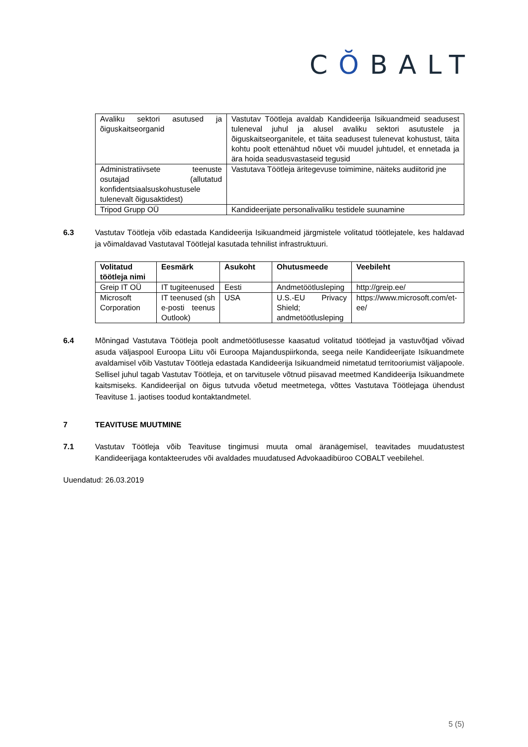CŎBALT
| Avaliku sektori asutused ja õiguskaitseorganid | Vastutav Töötleja avaldab Kandideerija Isikuandmeid seadusest tuleneval juhul ja alusel avaliku sektori asutustele ja õiguskaitseorganitele, et täita seadusest tulenevat kohustust, täita kohtu poolt ettenähtud nõuet või muudel juhtudel, et ennetada ja ära hoida seadusvastaseid tegusid |
| Administratiivsete teenuste osutajad (allutatud konfidentsiaalsuskohustusele tulenevalt õigusaktidest) | Vastutava Töötleja äritegevuse toimimine, näiteks audiitorid jne |
| Tripod Grupp OÜ | Kandideerijate personalivaliku testidele suunamine |
6.3 Vastutav Töötleja võib edastada Kandideerija Isikuandmeid järgmistele volitatud töötlejatele, kes haldavad ja võimaldavad Vastutaval Töötlejal kasutada tehnilist infrastruktuuri.
| Volitatud töötleja nimi | Eesmärk | Asukoht | Ohutusmeede | Veebileht |
| --- | --- | --- | --- | --- |
| Greip IT OÜ | IT tugiteenused | Eesti | Andmetöötlusleping | http://greip.ee/ |
| Microsoft Corporation | IT teenused (sh e-posti teenus Outlook) | USA | U.S.-EU Privacy Shield; andmetöötlusleping | https://www.microsoft.com/et-ee/ |
6.4 Mõningad Vastutava Töötleja poolt andmetöötlusesse kaasatud volitatud töötlejad ja vastuvõtjad võivad asuda väljaspool Euroopa Liitu või Euroopa Majanduspiirkonda, seega neile Kandideerijate Isikuandmete avaldamisel võib Vastutav Töötleja edastada Kandideerija Isikuandmeid nimetatud territooriumist väljapoole. Sellisel juhul tagab Vastutav Töötleja, et on tarvitusele võtnud piisavad meetmed Kandideerija Isikuandmete kaitsmiseks. Kandideerijal on õigus tutvuda võetud meetmetega, võttes Vastutava Töötlejaga ühendust Teavituse 1. jaotises toodud kontaktandmetel.
7 TEAVITUSE MUUTMINE
7.1 Vastutav Töötleja võib Teavituse tingimusi muuta omal äranägemisel, teavitades muudatustest Kandideerijaga kontakteerudes või avaldades muudatused Advokaadibüroo COBALT veebilehel.
Uuendatud: 26.03.2019
5 (5)